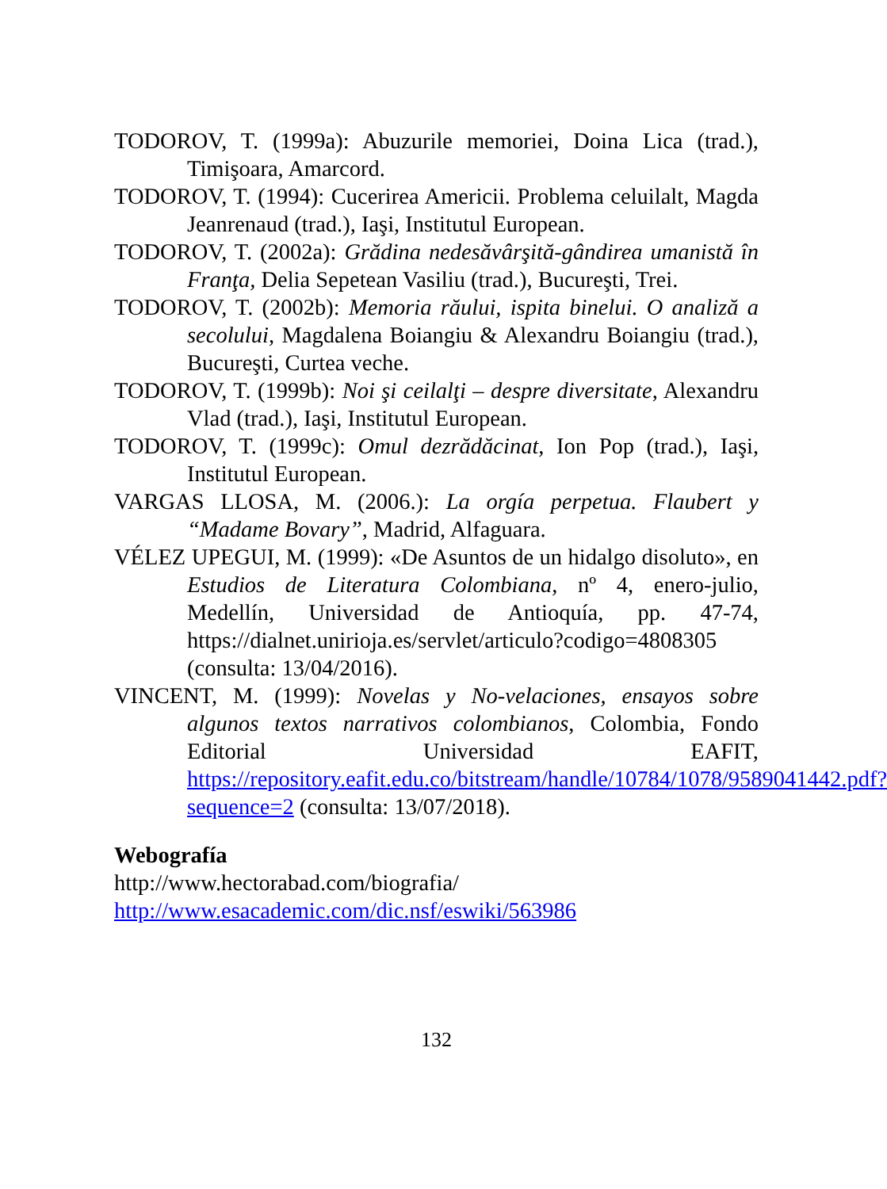TODOROV, T. (1999a): Abuzurile memoriei, Doina Lica (trad.), Timişoara, Amarcord.
TODOROV, T. (1994): Cucerirea Americii. Problema celuilalt, Magda Jeanrenaud (trad.), Iaşi, Institutul European.
TODOROV, T. (2002a): Grădina nedesăvârşită-gândirea umanistă în Franţa, Delia Sepetean Vasiliu (trad.), Bucureşti, Trei.
TODOROV, T. (2002b): Memoria răului, ispita binelui. O analiză a secolului, Magdalena Boiangiu & Alexandru Boiangiu (trad.), Bucureşti, Curtea veche.
TODOROV, T. (1999b): Noi şi ceilalţi – despre diversitate, Alexandru Vlad (trad.), Iaşi, Institutul European.
TODOROV, T. (1999c): Omul dezrădăcinat, Ion Pop (trad.), Iaşi, Institutul European.
VARGAS LLOSA, M. (2006.): La orgía perpetua. Flaubert y “Madame Bovary”, Madrid, Alfaguara.
VÉLEZ UPEGUI, M. (1999): «De Asuntos de un hidalgo disoluto», en Estudios de Literatura Colombiana, nº 4, enero-julio, Medellín, Universidad de Antioquía, pp. 47-74, https://dialnet.unirioja.es/servlet/articulo?codigo=4808305 (consulta: 13/04/2016).
VINCENT, M. (1999): Novelas y No-velaciones, ensayos sobre algunos textos narrativos colombianos, Colombia, Fondo Editorial Universidad EAFIT, https://repository.eafit.edu.co/bitstream/handle/10784/1078/9589041442.pdf?sequence=2 (consulta: 13/07/2018).
Webografía
http://www.hectorabad.com/biografia/
http://www.esacademic.com/dic.nsf/eswiki/563986
132